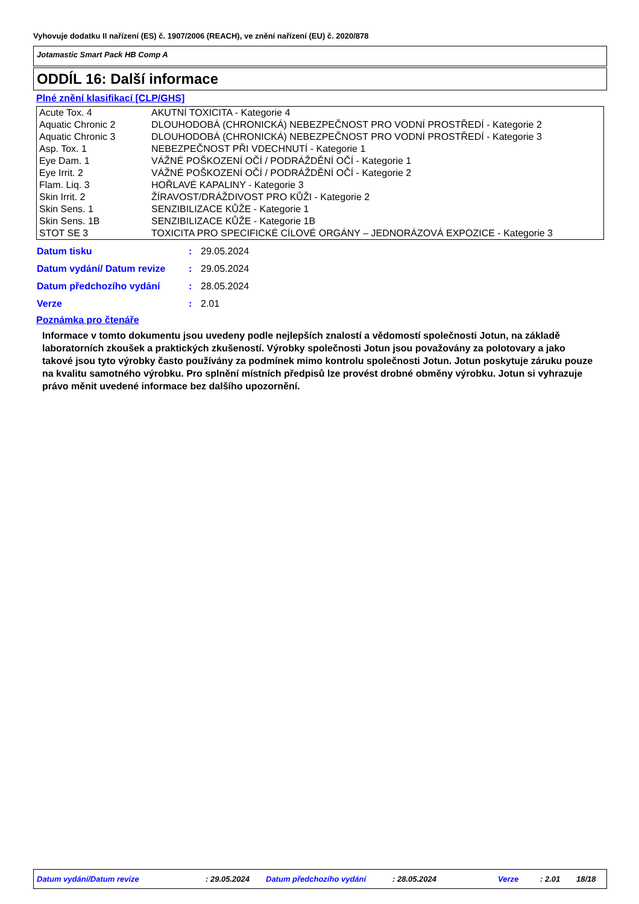Vyhovuje dodatku II nařízení (ES) č. 1907/2006 (REACH), ve znění nařízení (EU) č. 2020/878
Jotamastic Smart Pack HB Comp A
ODDÍL 16: Další informace
Plné znění klasifikací [CLP/GHS]
| Acute Tox. 4 | AKUTNÍ TOXICITA - Kategorie 4 |
| Aquatic Chronic 2 | DLOUHODOBÁ (CHRONICKÁ) NEBEZPEČNOST PRO VODNÍ PROSTŘEDÍ - Kategorie 2 |
| Aquatic Chronic 3 | DLOUHODOBÁ (CHRONICKÁ) NEBEZPEČNOST PRO VODNÍ PROSTŘEDÍ - Kategorie 3 |
| Asp. Tox. 1 | NEBEZPEČNOST PŘI VDECHNUTÍ - Kategorie 1 |
| Eye Dam. 1 | VÁŽNÉ POŠKOZENÍ OČÍ / PODRÁŽDĚNÍ OČÍ - Kategorie 1 |
| Eye Irrit. 2 | VÁŽNÉ POŠKOZENÍ OČÍ / PODRÁŽDĚNÍ OČÍ - Kategorie 2 |
| Flam. Liq. 3 | HOŘLAVÉ KAPALINY - Kategorie 3 |
| Skin Irrit. 2 | ŽÍRAVOST/DRÁŽDIVOST PRO KŮŽI - Kategorie 2 |
| Skin Sens. 1 | SENZIBILIZACE KŮŽE - Kategorie 1 |
| Skin Sens. 1B | SENZIBILIZACE KŮŽE - Kategorie 1B |
| STOT SE 3 | TOXICITA PRO SPECIFICKÉ CÍLOVÉ ORGÁNY – JEDNORÁZOVÁ EXPOZICE - Kategorie 3 |
| Datum tisku | : | 29.05.2024 |
| Datum vydání/ Datum revize | : | 29.05.2024 |
| Datum předchozího vydání | : | 28.05.2024 |
| Verze | : | 2.01 |
Poznámka pro čtenáře
Informace v tomto dokumentu jsou uvedeny podle nejlepších znalostí a vědomostí společnosti Jotun, na základě laboratorních zkoušek a praktických zkušeností. Výrobky společnosti Jotun jsou považovány za polotovary a jako takové jsou tyto výrobky často používány za podmínek mimo kontrolu společnosti Jotun. Jotun poskytuje záruku pouze na kvalitu samotného výrobku. Pro splnění místních předpisů lze provést drobné obměny výrobku. Jotun si vyhrazuje právo měnit uvedené informace bez dalšího upozornění.
Datum vydání/Datum revize : 29.05.2024 Datum předchozího vydání : 28.05.2024 Verze : 2.01 18/18